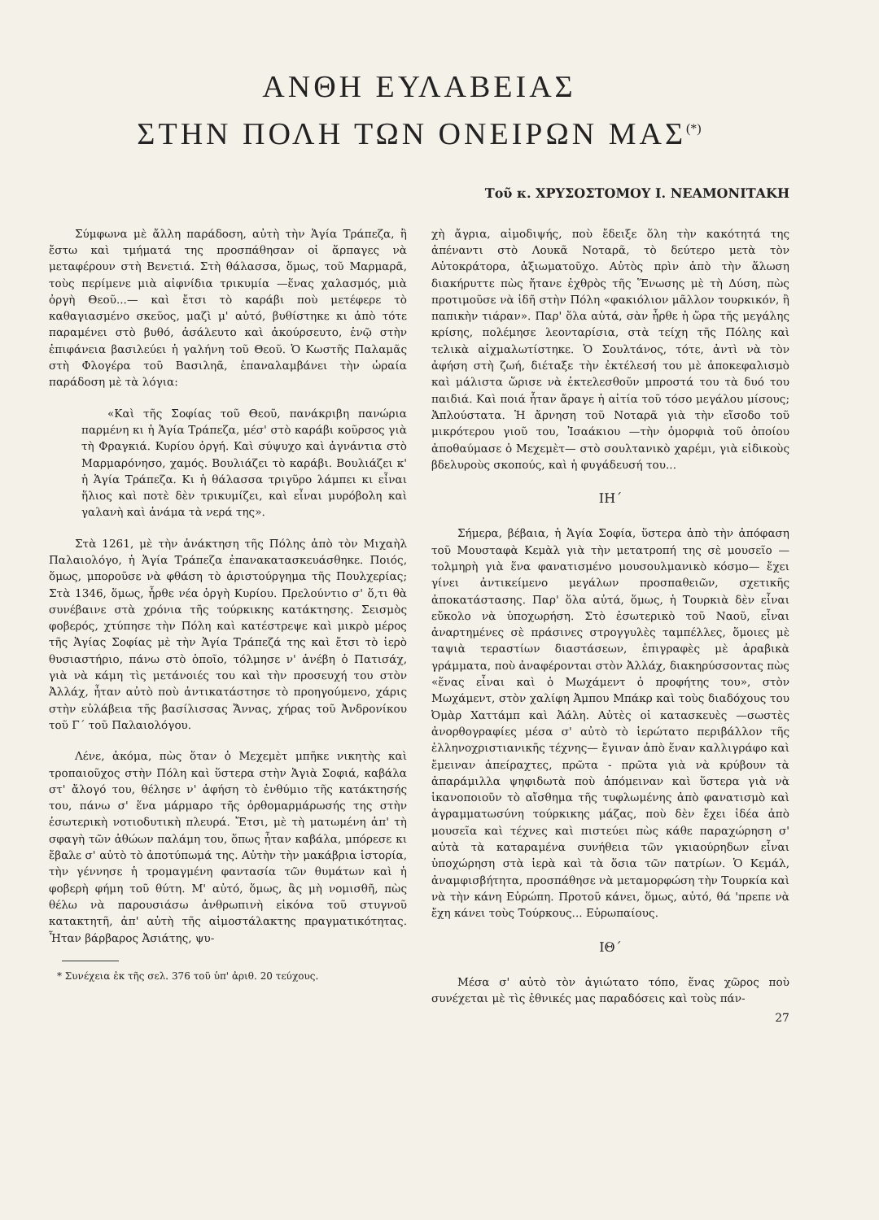ΑΝΘΗ ΕΥΛΑΒΕΙΑΣ
ΣΤΗΝ ΠΟΛΗ ΤΩΝ ΟΝΕΙΡΩΝ ΜΑΣ<sup>(*)</sup>
Τοῦ κ. ΧΡΥΣΟΣΤΟΜΟΥ Ι. ΝΕΑΜΟΝΙΤΑΚΗ
Σύμφωνα μὲ ἄλλη παράδοση, αὐτὴ τὴν Ἁγία Τράπεζα, ἢ ἔστω καὶ τμήματά της προσπάθησαν οἱ ἅρπαγες νὰ μεταφέρουν στὴ Βενετιά. Στὴ θάλασσα, ὅμως, τοῦ Μαρμαρᾶ, τοὺς περίμενε μιὰ αἰφνίδια τρικυμία —ἕνας χαλασμός, μιὰ ὀργὴ Θεοῦ...— καὶ ἔτσι τὸ καράβι ποὺ μετέφερε τὸ καθαγιασμένο σκεῦος, μαζὶ μ' αὐτό, βυθίστηκε κι ἀπὸ τότε παραμένει στὸ βυθό, ἀσάλευτο καὶ ἀκούρσευτο, ἐνῷ στὴν ἐπιφάνεια βασιλεύει ἡ γαλήνη τοῦ Θεοῦ. Ὁ Κωστῆς Παλαμᾶς στὴ Φλογέρα τοῦ Βασιληᾶ, ἐπαναλαμβάνει τὴν ὡραία παράδοση μὲ τὰ λόγια:
«Καὶ τῆς Σοφίας τοῦ Θεοῦ, πανάκριβη πανώρια παρμένη κι ἡ Ἁγία Τράπεζα, μέσ' στὸ καράβι κοῦρσος γιὰ τὴ Φραγκιά. Κυρίου ὀργή. Καὶ σύψυχο καὶ ἀγνάντια στὸ Μαρμαρόνησο, χαμός. Βουλιάζει τὸ καράβι. Βουλιάζει κ' ἡ Ἁγία Τράπεζα. Κι ἡ θάλασσα τριγῦρο λάμπει κι εἶναι ἥλιος καὶ ποτὲ δὲν τρικυμίζει, καὶ εἶναι μυρόβολη καὶ γαλανὴ καὶ ἀνάμα τὰ νερά της».
Στὰ 1261, μὲ τὴν ἀνάκτηση τῆς Πόλης ἀπὸ τὸν Μιχαὴλ Παλαιολόγο, ἡ Ἁγία Τράπεζα ἐπανακατασκευάσθηκε. Ποιός, ὅμως, μποροῦσε νὰ φθάση τὸ ἀριστούργημα τῆς Πουλχερίας; Στὰ 1346, ὅμως, ἦρθε νέα ὀργὴ Κυρίου. Πρελούντιο σ' ὅ,τι θὰ συνέβαινε στὰ χρόνια τῆς τούρκικης κατάκτησης. Σεισμὸς φοβερός, χτύπησε τὴν Πόλη καὶ κατέστρεψε καὶ μικρὸ μέρος τῆς Ἁγίας Σοφίας μὲ τὴν Ἁγία Τράπεζά της καὶ ἔτσι τὸ ἱερὸ θυσιαστήριο, πάνω στὸ ὁποῖο, τόλμησε ν' ἀνέβη ὁ Πατισάχ, γιὰ νὰ κάμη τὶς μετάνοιές του καὶ τὴν προσευχή του στὸν Ἀλλάχ, ἦταν αὐτὸ ποὺ ἀντικατάστησε τὸ προηγούμενο, χάρις στὴν εὐλάβεια τῆς βασίλισσας Ἄννας, χήρας τοῦ Ἀνδρονίκου τοῦ Γ΄ τοῦ Παλαιολόγου.
Λένε, ἀκόμα, πὼς ὅταν ὁ Μεχεμὲτ μπῆκε νικητὴς καὶ τροπαιοῦχος στὴν Πόλη καὶ ὕστερα στὴν Ἁγιὰ Σοφιά, καβάλα στ' ἄλογό του, θέλησε ν' ἀφήση τὸ ἐνθύμιο τῆς κατάκτησής του, πάνω σ' ἕνα μάρμαρο τῆς ὀρθομαρμάρωσής της στὴν ἐσωτερικὴ νοτιοδυτικὴ πλευρά. Ἔτσι, μὲ τὴ ματωμένη ἀπ' τὴ σφαγὴ τῶν ἀθώων παλάμη του, ὅπως ἦταν καβάλα, μπόρεσε κι ἔβαλε σ' αὐτὸ τὸ ἀποτύπωμά της. Αὐτὴν τὴν μακάβρια ἱστορία, τὴν γέννησε ἡ τρομαγμένη φαντασία τῶν θυμάτων καὶ ἡ φοβερὴ φήμη τοῦ θύτη. Μ' αὐτό, ὅμως, ἂς μὴ νομισθῆ, πὼς θέλω νὰ παρουσιάσω ἀνθρωπινὴ εἰκόνα τοῦ στυγνοῦ κατακτητῆ, ἀπ' αὐτὴ τῆς αἱμοστάλακτης πραγματικότητας. Ἦταν βάρβαρος Ἀσιάτης, ψυ-
* Συνέχεια ἐκ τῆς σελ. 376 τοῦ ὑπ' ἀριθ. 20 τεύχους.
χὴ ἄγρια, αἱμοδιψής, ποὺ ἔδειξε ὅλη τὴν κακότητά της ἀπέναντι στὸ Λουκᾶ Νοταρᾶ, τὸ δεύτερο μετὰ τὸν Αὐτοκράτορα, ἀξιωματοῦχο. Αὐτὸς πρὶν ἀπὸ τὴν ἅλωση διακήρυττε πὼς ἤτανε ἐχθρὸς τῆς Ἕνωσης μὲ τὴ Δύση, πὼς προτιμοῦσε νὰ ἰδῆ στὴν Πόλη «φακιόλιον μᾶλλον τουρκικόν, ἢ παπικὴν τιάραν». Παρ' ὅλα αὐτά, σὰν ἦρθε ἡ ὥρα τῆς μεγάλης κρίσης, πολέμησε λεονταρίσια, στὰ τείχη τῆς Πόλης καὶ τελικὰ αἰχμαλωτίστηκε. Ὁ Σουλτάνος, τότε, ἀντὶ νὰ τὸν ἀφήση στὴ ζωή, διέταξε τὴν ἐκτέλεσή του μὲ ἀποκεφαλισμὸ καὶ μάλιστα ὥρισε νὰ ἐκτελεσθοῦν μπροστά του τὰ δυό του παιδιά. Καὶ ποιά ἦταν ἄραγε ἡ αἰτία τοῦ τόσο μεγάλου μίσους; Ἁπλούστατα. Ἡ ἄρνηση τοῦ Νοταρᾶ γιὰ τὴν εἴσοδο τοῦ μικρότερου γιοῦ του, Ἰσαάκιου —τὴν ὀμορφιὰ τοῦ ὁποίου ἀποθαύμασε ὁ Μεχεμὲτ— στὸ σουλτανικὸ χαρέμι, γιὰ εἰδικοὺς βδελυροὺς σκοπούς, καὶ ἡ φυγάδευσή του...
ΙΗ΄
Σήμερα, βέβαια, ἡ Ἁγία Σοφία, ὕστερα ἀπὸ τὴν ἀπόφαση τοῦ Μουσταφὰ Κεμὰλ γιὰ τὴν μετατροπή της σὲ μουσεῖο —τολμηρὴ γιὰ ἕνα φανατισμένο μουσουλμανικὸ κόσμο— ἔχει γίνει ἀντικείμενο μεγάλων προσπαθειῶν, σχετικῆς ἀποκατάστασης. Παρ' ὅλα αὐτά, ὅμως, ἡ Τουρκιὰ δὲν εἶναι εὔκολο νὰ ὑποχωρήση. Στὸ ἐσωτερικὸ τοῦ Ναοῦ, εἶναι ἀναρτημένες σὲ πράσινες στρογγυλὲς ταμπέλλες, ὅμοιες μὲ ταψιὰ τεραστίων διαστάσεων, ἐπιγραφὲς μὲ ἀραβικὰ γράμματα, ποὺ ἀναφέρονται στὸν Ἀλλάχ, διακηρύσσοντας πὼς «ἕνας εἶναι καὶ ὁ Μωχάμεντ ὁ προφήτης του», στὸν Μωχάμεντ, στὸν χαλίφη Ἀμπου Μπάκρ καὶ τοὺς διαδόχους του Ὀμὰρ Χαττάμπ καὶ Ἀάλη. Αὐτὲς οἱ κατασκευὲς —σωστὲς ἀνορθογραφίες μέσα σ' αὐτὸ τὸ ἱερώτατο περιβάλλον τῆς ἑλληνοχριστιανικῆς τέχνης— ἔγιναν ἀπὸ ἕναν καλλιγράφο καὶ ἔμειναν ἀπείραχτες, πρῶτα - πρῶτα γιὰ νὰ κρύβουν τὰ ἀπαράμιλλα ψηφιδωτὰ ποὺ ἀπόμειναν καὶ ὕστερα γιὰ νὰ ἱκανοποιοῦν τὸ αἴσθημα τῆς τυφλωμένης ἀπὸ φανατισμὸ καὶ ἀγραμματωσύνη τούρκικης μάζας, ποὺ δὲν ἔχει ἰδέα ἀπὸ μουσεῖα καὶ τέχνες καὶ πιστεύει πὼς κάθε παραχώρηση σ' αὐτὰ τὰ καταραμένα συνήθεια τῶν γκιαούρηδων εἶναι ὑποχώρηση στὰ ἱερὰ καὶ τὰ ὅσια τῶν πατρίων. Ὁ Κεμάλ, ἀναμφισβήτητα, προσπάθησε νὰ μεταμορφώση τὴν Τουρκία καὶ νὰ τὴν κάνη Εὐρώπη. Προτοῦ κάνει, ὅμως, αὐτό, θά 'πρεπε νὰ ἔχη κάνει τοὺς Τούρκους... Εὐρωπαίους.
ΙΘ΄
Μέσα σ' αὐτὸ τὸν ἁγιώτατο τόπο, ἕνας χῶρος ποὺ συνέχεται μὲ τὶς ἐθνικές μας παραδόσεις καὶ τοὺς πάν-
27